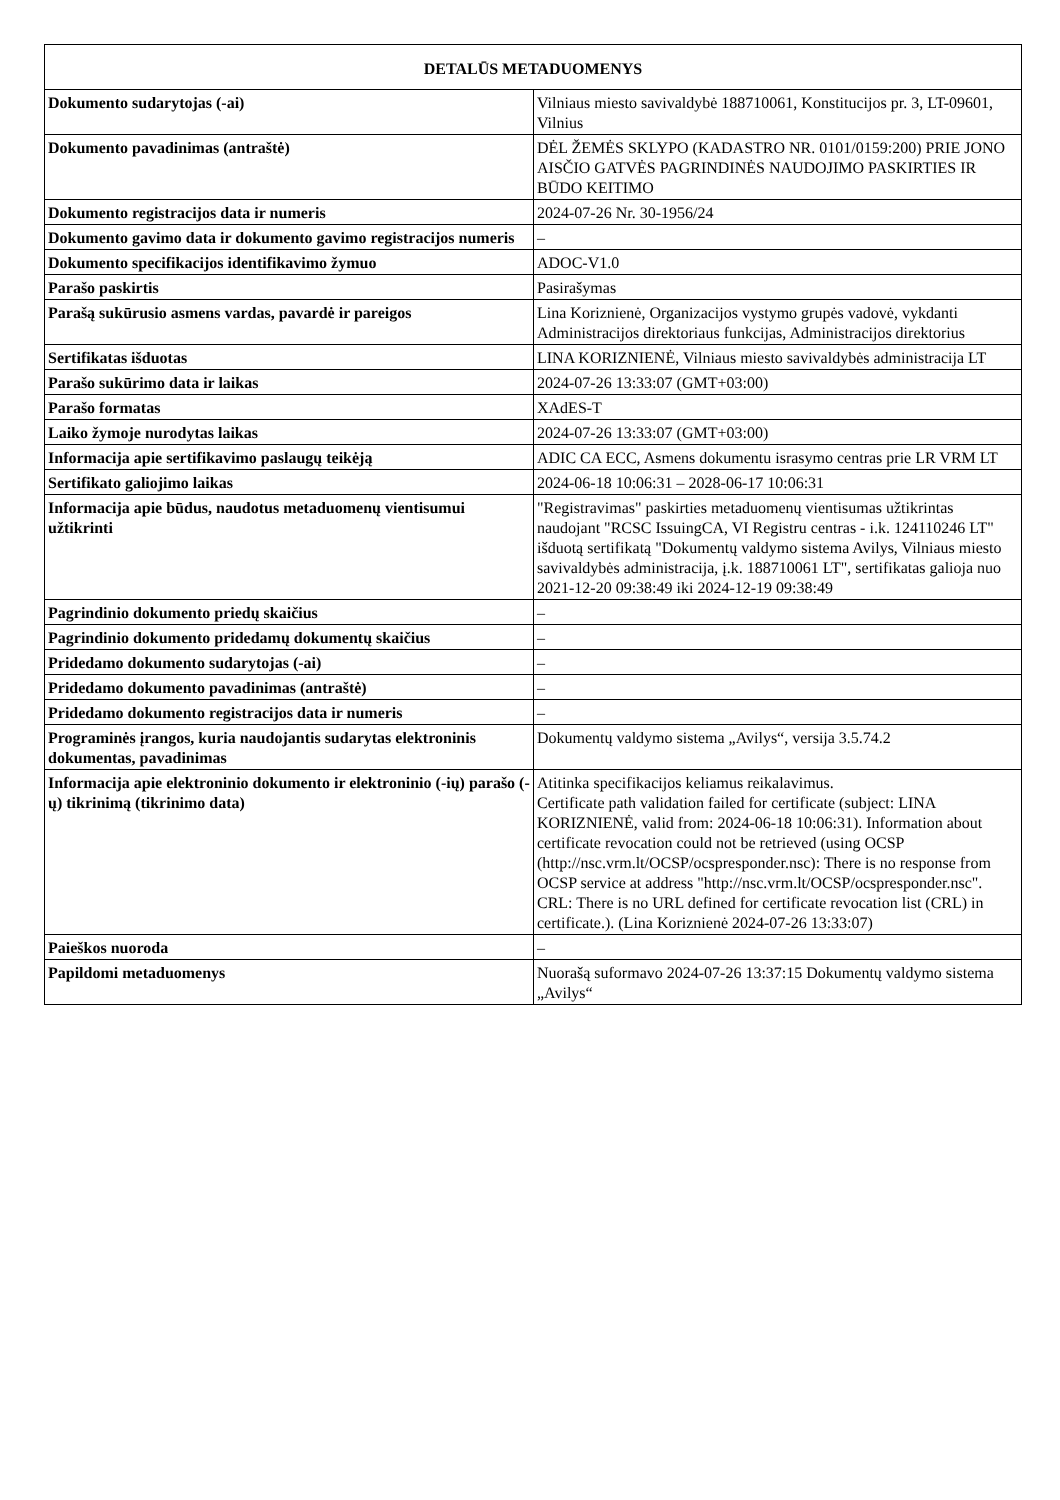| DETALŪS METADUOMENYS | |
| --- | --- |
| Dokumento sudarytojas (-ai) | Vilniaus miesto savivaldybė 188710061, Konstitucijos pr. 3, LT-09601, Vilnius |
| Dokumento pavadinimas (antraštė) | DĖL ŽEMĖS SKLYPO (KADASTRO NR. 0101/0159:200) PRIE JONO AISČIO GATVĖS PAGRINDINĖS NAUDOJIMO PASKIRTIES IR BŪDO KEITIMO |
| Dokumento registracijos data ir numeris | 2024-07-26 Nr. 30-1956/24 |
| Dokumento gavimo data ir dokumento gavimo registracijos numeris | – |
| Dokumento specifikacijos identifikavimo žymuo | ADOC-V1.0 |
| Parašo paskirtis | Pasirašymas |
| Parašą sukūrusio asmens vardas, pavardė ir pareigos | Lina Koriznienė, Organizacijos vystymo grupės vadovė, vykdanti Administracijos direktoriaus funkcijas, Administracijos direktorius |
| Sertifikatas išduotas | LINA KORIZNIENĖ, Vilniaus miesto savivaldybės administracija LT |
| Parašo sukūrimo data ir laikas | 2024-07-26 13:33:07 (GMT+03:00) |
| Parašo formatas | XAdES-T |
| Laiko žymoje nurodytas laikas | 2024-07-26 13:33:07 (GMT+03:00) |
| Informacija apie sertifikavimo paslaugų teikėją | ADIC CA ECC, Asmens dokumentu israsymo centras prie LR VRM LT |
| Sertifikato galiojimo laikas | 2024-06-18 10:06:31 – 2028-06-17 10:06:31 |
| Informacija apie būdus, naudotus metaduomenų vientisumui užtikrinti | "Registravimas" paskirties metaduomenų vientisumas užtikrintas naudojant "RCSC IssuingCA, VI Registru centras - i.k. 124110246 LT" išduotą sertifikatą "Dokumentų valdymo sistema Avilys, Vilniaus miesto savivaldybės administracija, į.k. 188710061 LT", sertifikatas galioja nuo 2021-12-20 09:38:49 iki 2024-12-19 09:38:49 |
| Pagrindinio dokumento priedų skaičius | – |
| Pagrindinio dokumento pridedamų dokumentų skaičius | – |
| Pridedamo dokumento sudarytojas (-ai) | – |
| Pridedamo dokumento pavadinimas (antraštė) | – |
| Pridedamo dokumento registracijos data ir numeris | – |
| Programinės įrangos, kuria naudojantis sudarytas elektroninis dokumentas, pavadinimas | Dokumentų valdymo sistema „Avilys“, versija 3.5.74.2 |
| Informacija apie elektroninio dokumento ir elektroninio (-ių) parašo (-ų) tikrinimą (tikrinimo data) | Atitinka specifikacijos keliamus reikalavimus. Certificate path validation failed for certificate (subject: LINA KORIZNIENĖ, valid from: 2024-06-18 10:06:31). Information about certificate revocation could not be retrieved (using OCSP (http://nsc.vrm.lt/OCSP/ocspresponder.nsc): There is no response from OCSP service at address "http://nsc.vrm.lt/OCSP/ocspresponder.nsc". CRL: There is no URL defined for certificate revocation list (CRL) in certificate.). (Lina Koriznienė 2024-07-26 13:33:07) |
| Paieškos nuoroda | – |
| Papildomi metaduomenys | Nuorašą suformavo 2024-07-26 13:37:15 Dokumentų valdymo sistema „Avilys“ |